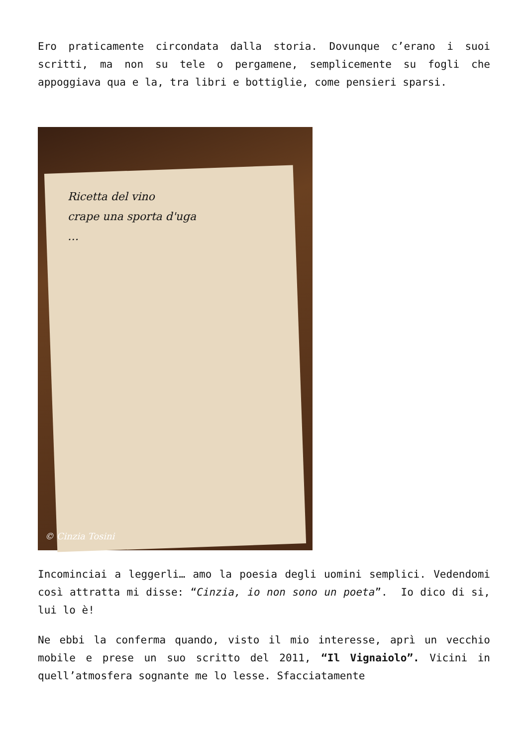Ero praticamente circondata dalla storia. Dovunque c’erano i suoi scritti, ma non su tele o pergamene, semplicemente su fogli che appoggiava qua e la, tra libri e bottiglie, come pensieri sparsi.
Ricetta del vino
crape una sporta d'uga
…
© Cinzia Tosini
Incominciai a leggerli… amo la poesia degli uomini semplici. Vedendomi così attratta mi disse: “Cinzia, io non sono un poeta”. Io dico di si, lui lo è!
Ne ebbi la conferma quando, visto il mio interesse, aprì un vecchio mobile e prese un suo scritto del 2011, “Il Vignaiolo”. Vicini in quell’atmosfera sognante me lo lesse. Sfacciatamente